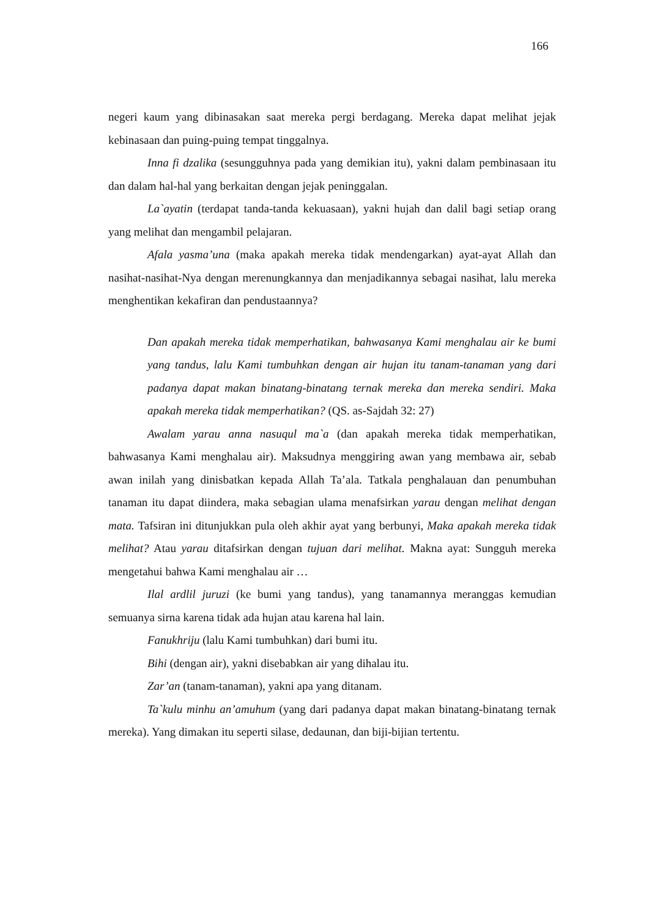166
negeri kaum yang dibinasakan saat mereka pergi berdagang. Mereka dapat melihat jejak kebinasaan dan puing-puing tempat tinggalnya.
Inna fi dzalika (sesungguhnya pada yang demikian itu), yakni dalam pembinasaan itu dan dalam hal-hal yang berkaitan dengan jejak peninggalan.
La`ayatin (terdapat tanda-tanda kekuasaan), yakni hujah dan dalil bagi setiap orang yang melihat dan mengambil pelajaran.
Afala yasma’una (maka apakah mereka tidak mendengarkan) ayat-ayat Allah dan nasihat-nasihat-Nya dengan merenungkannya dan menjadikannya sebagai nasihat, lalu mereka menghentikan kekafiran dan pendustaannya?
Dan apakah mereka tidak memperhatikan, bahwasanya Kami menghalau air ke bumi yang tandus, lalu Kami tumbuhkan dengan air hujan itu tanam-tanaman yang dari padanya dapat makan binatang-binatang ternak mereka dan mereka sendiri. Maka apakah mereka tidak memperhatikan? (QS. as-Sajdah 32: 27)
Awalam yarau anna nasuqul ma`a (dan apakah mereka tidak memperhatikan, bahwasanya Kami menghalau air). Maksudnya menggiring awan yang membawa air, sebab awan inilah yang dinisbatkan kepada Allah Ta’ala. Tatkala penghalauan dan penumbuhan tanaman itu dapat diindera, maka sebagian ulama menafsirkan yarau dengan melihat dengan mata. Tafsiran ini ditunjukkan pula oleh akhir ayat yang berbunyi, Maka apakah mereka tidak melihat? Atau yarau ditafsirkan dengan tujuan dari melihat. Makna ayat: Sungguh mereka mengetahui bahwa Kami menghalau air …
Ilal ardlil juruzi (ke bumi yang tandus), yang tanamannya meranggas kemudian semuanya sirna karena tidak ada hujan atau karena hal lain.
Fanukhriju (lalu Kami tumbuhkan) dari bumi itu.
Bihi (dengan air), yakni disebabkan air yang dihalau itu.
Zar’an (tanam-tanaman), yakni apa yang ditanam.
Ta`kulu minhu an’amuhum (yang dari padanya dapat makan binatang-binatang ternak mereka). Yang dimakan itu seperti silase, dedaunan, dan biji-bijian tertentu.